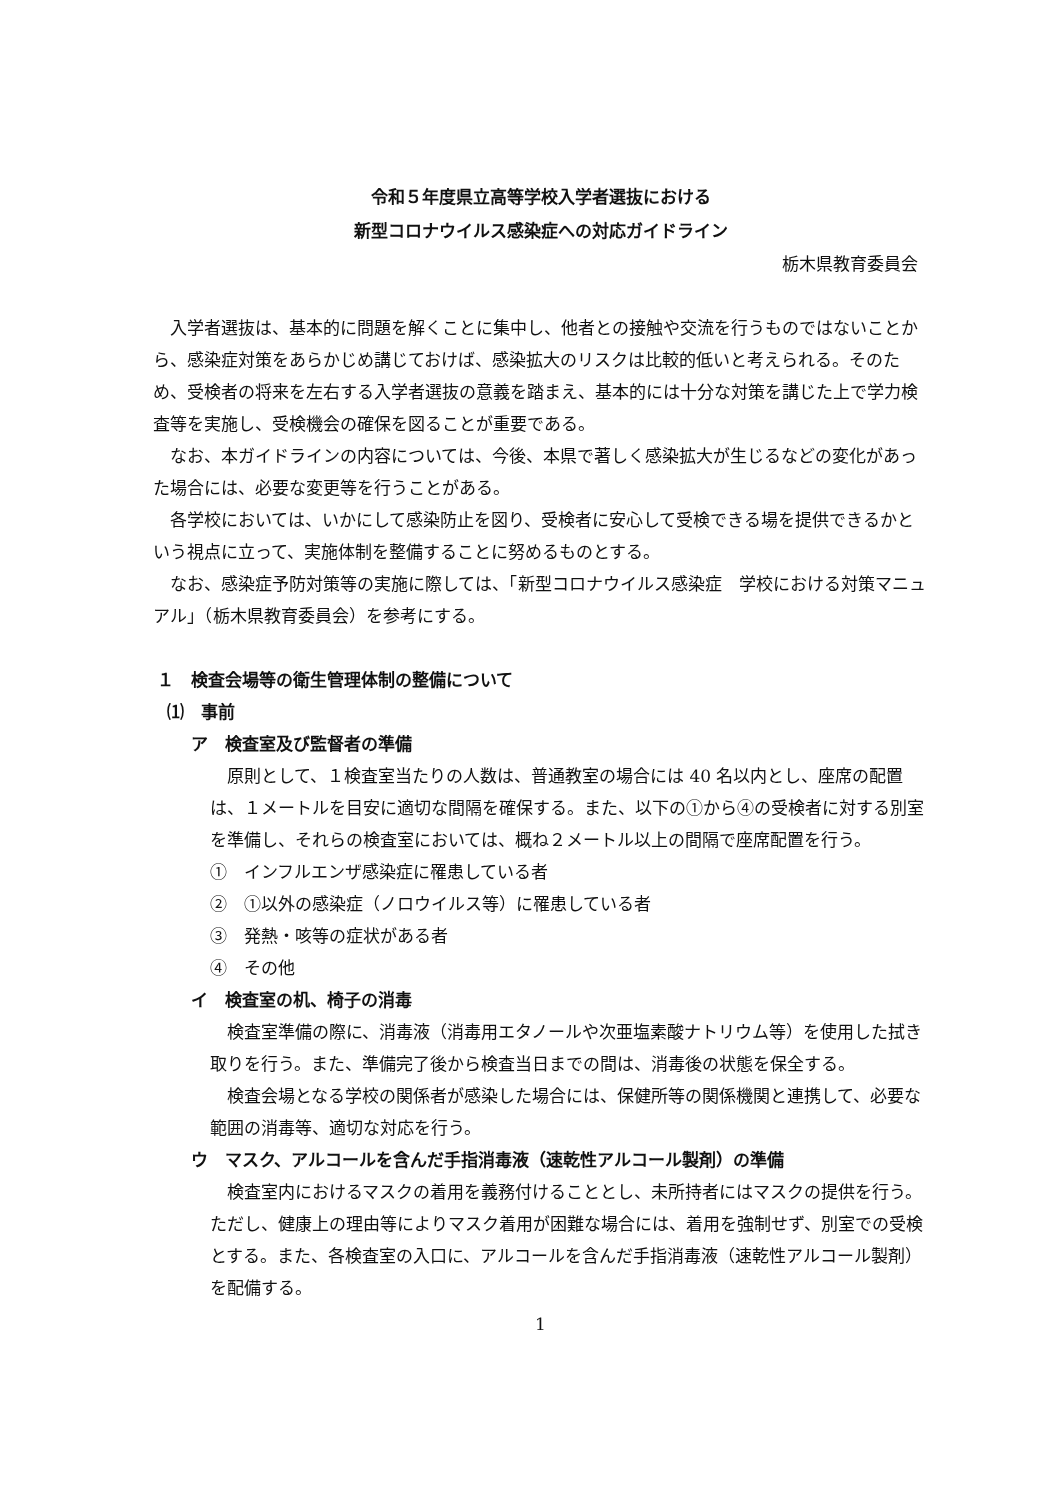令和５年度県立高等学校入学者選抜における
新型コロナウイルス感染症への対応ガイドライン
栃木県教育委員会
入学者選抜は、基本的に問題を解くことに集中し、他者との接触や交流を行うものではないことから、感染症対策をあらかじめ講じておけば、感染拡大のリスクは比較的低いと考えられる。そのため、受検者の将来を左右する入学者選抜の意義を踏まえ、基本的には十分な対策を講じた上で学力検査等を実施し、受検機会の確保を図ることが重要である。
なお、本ガイドラインの内容については、今後、本県で著しく感染拡大が生じるなどの変化があった場合には、必要な変更等を行うことがある。
各学校においては、いかにして感染防止を図り、受検者に安心して受検できる場を提供できるかという視点に立って、実施体制を整備することに努めるものとする。
なお、感染症予防対策等の実施に際しては、「新型コロナウイルス感染症　学校における対策マニュアル」（栃木県教育委員会）を参考にする。
１　検査会場等の衛生管理体制の整備について
⑴　事前
ア　検査室及び監督者の準備
原則として、１検査室当たりの人数は、普通教室の場合には 40 名以内とし、座席の配置は、１メートルを目安に適切な間隔を確保する。また、以下の①から④の受検者に対する別室を準備し、それらの検査室においては、概ね２メートル以上の間隔で座席配置を行う。
①　インフルエンザ感染症に罹患している者
②　①以外の感染症（ノロウイルス等）に罹患している者
③　発熱・咳等の症状がある者
④　その他
イ　検査室の机、椅子の消毒
検査室準備の際に、消毒液（消毒用エタノールや次亜塩素酸ナトリウム等）を使用した拭き取りを行う。また、準備完了後から検査当日までの間は、消毒後の状態を保全する。
検査会場となる学校の関係者が感染した場合には、保健所等の関係機関と連携して、必要な範囲の消毒等、適切な対応を行う。
ウ　マスク、アルコールを含んだ手指消毒液（速乾性アルコール製剤）の準備
検査室内におけるマスクの着用を義務付けることとし、未所持者にはマスクの提供を行う。ただし、健康上の理由等によりマスク着用が困難な場合には、着用を強制せず、別室での受検とする。また、各検査室の入口に、アルコールを含んだ手指消毒液（速乾性アルコール製剤）を配備する。
1